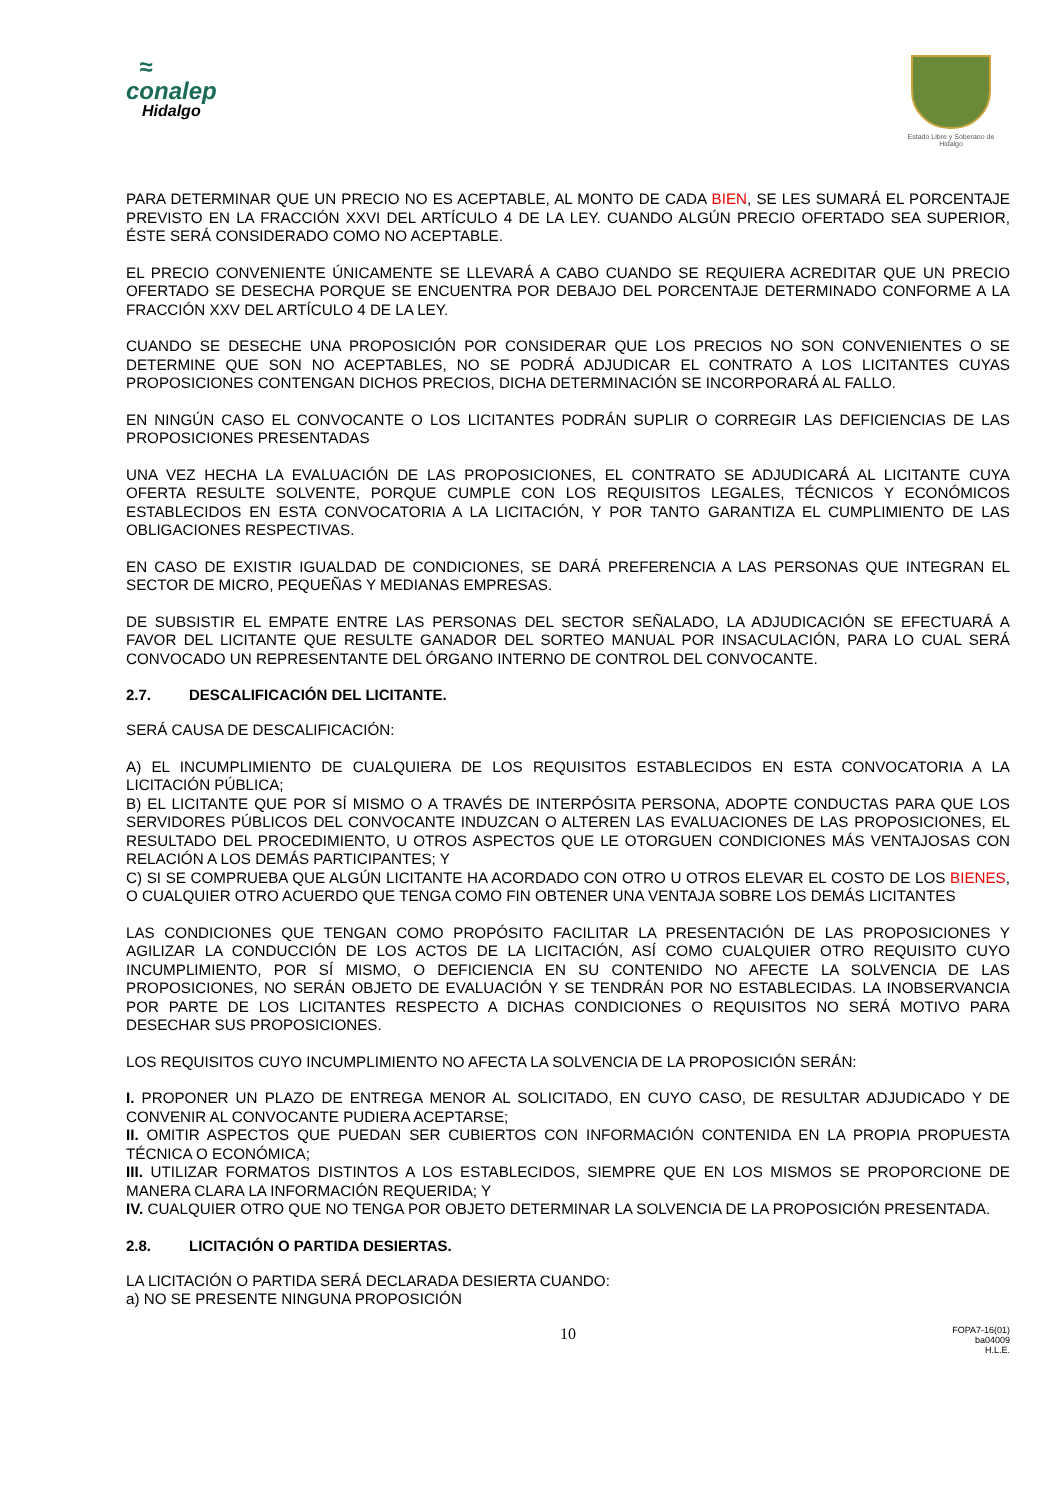≈
conalep
Hidalgo
Estado Libre y Soberano de Hidalgo
PARA DETERMINAR QUE UN PRECIO NO ES ACEPTABLE, AL MONTO DE CADA BIEN, SE LES SUMARÁ EL PORCENTAJE PREVISTO EN LA FRACCIÓN XXVI DEL ARTÍCULO 4 DE LA LEY. CUANDO ALGÚN PRECIO OFERTADO SEA SUPERIOR, ÉSTE SERÁ CONSIDERADO COMO NO ACEPTABLE.
EL PRECIO CONVENIENTE ÚNICAMENTE SE LLEVARÁ A CABO CUANDO SE REQUIERA ACREDITAR QUE UN PRECIO OFERTADO SE DESECHA PORQUE SE ENCUENTRA POR DEBAJO DEL PORCENTAJE DETERMINADO CONFORME A LA FRACCIÓN XXV DEL ARTÍCULO 4 DE LA LEY.
CUANDO SE DESECHE UNA PROPOSICIÓN POR CONSIDERAR QUE LOS PRECIOS NO SON CONVENIENTES O SE DETERMINE QUE SON NO ACEPTABLES, NO SE PODRÁ ADJUDICAR EL CONTRATO A LOS LICITANTES CUYAS PROPOSICIONES CONTENGAN DICHOS PRECIOS, DICHA DETERMINACIÓN SE INCORPORARÁ AL FALLO.
EN NINGÚN CASO EL CONVOCANTE O LOS LICITANTES PODRÁN SUPLIR O CORREGIR LAS DEFICIENCIAS DE LAS PROPOSICIONES PRESENTADAS
UNA VEZ HECHA LA EVALUACIÓN DE LAS PROPOSICIONES, EL CONTRATO SE ADJUDICARÁ AL LICITANTE CUYA OFERTA RESULTE SOLVENTE, PORQUE CUMPLE CON LOS REQUISITOS LEGALES, TÉCNICOS Y ECONÓMICOS ESTABLECIDOS EN ESTA CONVOCATORIA A LA LICITACIÓN, Y POR TANTO GARANTIZA EL CUMPLIMIENTO DE LAS OBLIGACIONES RESPECTIVAS.
EN CASO DE EXISTIR IGUALDAD DE CONDICIONES, SE DARÁ PREFERENCIA A LAS PERSONAS QUE INTEGRAN EL SECTOR DE MICRO, PEQUEÑAS Y MEDIANAS EMPRESAS.
DE SUBSISTIR EL EMPATE ENTRE LAS PERSONAS DEL SECTOR SEÑALADO, LA ADJUDICACIÓN SE EFECTUARÁ A FAVOR DEL LICITANTE QUE RESULTE GANADOR DEL SORTEO MANUAL POR INSACULACIÓN, PARA LO CUAL SERÁ CONVOCADO UN REPRESENTANTE DEL ÓRGANO INTERNO DE CONTROL DEL CONVOCANTE.
2.7. DESCALIFICACIÓN DEL LICITANTE.
SERÁ CAUSA DE DESCALIFICACIÓN:
A) EL INCUMPLIMIENTO DE CUALQUIERA DE LOS REQUISITOS ESTABLECIDOS EN ESTA CONVOCATORIA A LA LICITACIÓN PÚBLICA;
B) EL LICITANTE QUE POR SÍ MISMO O A TRAVÉS DE INTERPÓSITA PERSONA, ADOPTE CONDUCTAS PARA QUE LOS SERVIDORES PÚBLICOS DEL CONVOCANTE INDUZCAN O ALTEREN LAS EVALUACIONES DE LAS PROPOSICIONES, EL RESULTADO DEL PROCEDIMIENTO, U OTROS ASPECTOS QUE LE OTORGUEN CONDICIONES MÁS VENTAJOSAS CON RELACIÓN A LOS DEMÁS PARTICIPANTES; Y
C) SI SE COMPRUEBA QUE ALGÚN LICITANTE HA ACORDADO CON OTRO U OTROS ELEVAR EL COSTO DE LOS BIENES, O CUALQUIER OTRO ACUERDO QUE TENGA COMO FIN OBTENER UNA VENTAJA SOBRE LOS DEMÁS LICITANTES
LAS CONDICIONES QUE TENGAN COMO PROPÓSITO FACILITAR LA PRESENTACIÓN DE LAS PROPOSICIONES Y AGILIZAR LA CONDUCCIÓN DE LOS ACTOS DE LA LICITACIÓN, ASÍ COMO CUALQUIER OTRO REQUISITO CUYO INCUMPLIMIENTO, POR SÍ MISMO, O DEFICIENCIA EN SU CONTENIDO NO AFECTE LA SOLVENCIA DE LAS PROPOSICIONES, NO SERÁN OBJETO DE EVALUACIÓN Y SE TENDRÁN POR NO ESTABLECIDAS. LA INOBSERVANCIA POR PARTE DE LOS LICITANTES RESPECTO A DICHAS CONDICIONES O REQUISITOS NO SERÁ MOTIVO PARA DESECHAR SUS PROPOSICIONES.
LOS REQUISITOS CUYO INCUMPLIMIENTO NO AFECTA LA SOLVENCIA DE LA PROPOSICIÓN SERÁN:
I. PROPONER UN PLAZO DE ENTREGA MENOR AL SOLICITADO, EN CUYO CASO, DE RESULTAR ADJUDICADO Y DE CONVENIR AL CONVOCANTE PUDIERA ACEPTARSE;
II. OMITIR ASPECTOS QUE PUEDAN SER CUBIERTOS CON INFORMACIÓN CONTENIDA EN LA PROPIA PROPUESTA TÉCNICA O ECONÓMICA;
III. UTILIZAR FORMATOS DISTINTOS A LOS ESTABLECIDOS, SIEMPRE QUE EN LOS MISMOS SE PROPORCIONE DE MANERA CLARA LA INFORMACIÓN REQUERIDA; Y
IV. CUALQUIER OTRO QUE NO TENGA POR OBJETO DETERMINAR LA SOLVENCIA DE LA PROPOSICIÓN PRESENTADA.
2.8. LICITACIÓN O PARTIDA DESIERTAS.
LA LICITACIÓN O PARTIDA SERÁ DECLARADA DESIERTA CUANDO:
a) NO SE PRESENTE NINGUNA PROPOSICIÓN
10
FOPA7-16(01)
ba04009
H.L.E.